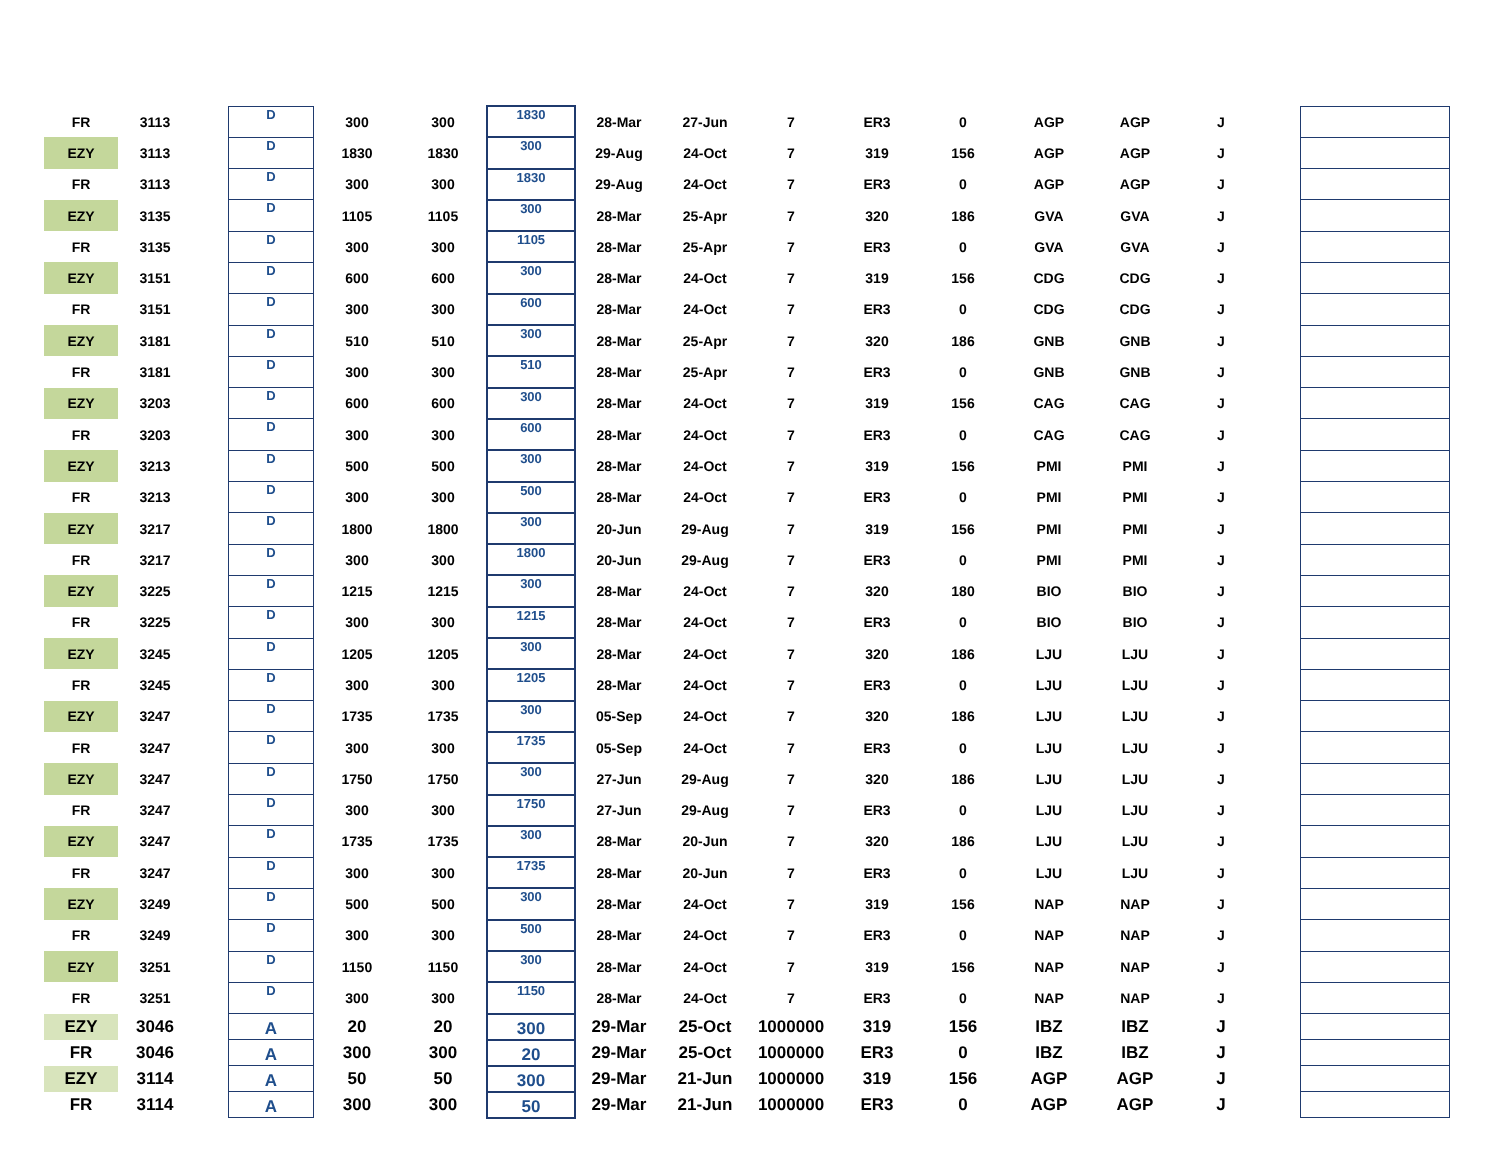| FR | 3113 | | D | 300 | 300 | 1830 | 28-Mar | 27-Jun | 7 | ER3 | 0 | AGP | AGP | J | | |
| EZY | 3113 | | D | 1830 | 1830 | 300 | 29-Aug | 24-Oct | 7 | 319 | 156 | AGP | AGP | J | | |
| FR | 3113 | | D | 300 | 300 | 1830 | 29-Aug | 24-Oct | 7 | ER3 | 0 | AGP | AGP | J | | |
| EZY | 3135 | | D | 1105 | 1105 | 300 | 28-Mar | 25-Apr | 7 | 320 | 186 | GVA | GVA | J | | |
| FR | 3135 | | D | 300 | 300 | 1105 | 28-Mar | 25-Apr | 7 | ER3 | 0 | GVA | GVA | J | | |
| EZY | 3151 | | D | 600 | 600 | 300 | 28-Mar | 24-Oct | 7 | 319 | 156 | CDG | CDG | J | | |
| FR | 3151 | | D | 300 | 300 | 600 | 28-Mar | 24-Oct | 7 | ER3 | 0 | CDG | CDG | J | | |
| EZY | 3181 | | D | 510 | 510 | 300 | 28-Mar | 25-Apr | 7 | 320 | 186 | GNB | GNB | J | | |
| FR | 3181 | | D | 300 | 300 | 510 | 28-Mar | 25-Apr | 7 | ER3 | 0 | GNB | GNB | J | | |
| EZY | 3203 | | D | 600 | 600 | 300 | 28-Mar | 24-Oct | 7 | 319 | 156 | CAG | CAG | J | | |
| FR | 3203 | | D | 300 | 300 | 600 | 28-Mar | 24-Oct | 7 | ER3 | 0 | CAG | CAG | J | | |
| EZY | 3213 | | D | 500 | 500 | 300 | 28-Mar | 24-Oct | 7 | 319 | 156 | PMI | PMI | J | | |
| FR | 3213 | | D | 300 | 300 | 500 | 28-Mar | 24-Oct | 7 | ER3 | 0 | PMI | PMI | J | | |
| EZY | 3217 | | D | 1800 | 1800 | 300 | 20-Jun | 29-Aug | 7 | 319 | 156 | PMI | PMI | J | | |
| FR | 3217 | | D | 300 | 300 | 1800 | 20-Jun | 29-Aug | 7 | ER3 | 0 | PMI | PMI | J | | |
| EZY | 3225 | | D | 1215 | 1215 | 300 | 28-Mar | 24-Oct | 7 | 320 | 180 | BIO | BIO | J | | |
| FR | 3225 | | D | 300 | 300 | 1215 | 28-Mar | 24-Oct | 7 | ER3 | 0 | BIO | BIO | J | | |
| EZY | 3245 | | D | 1205 | 1205 | 300 | 28-Mar | 24-Oct | 7 | 320 | 186 | LJU | LJU | J | | |
| FR | 3245 | | D | 300 | 300 | 1205 | 28-Mar | 24-Oct | 7 | ER3 | 0 | LJU | LJU | J | | |
| EZY | 3247 | | D | 1735 | 1735 | 300 | 05-Sep | 24-Oct | 7 | 320 | 186 | LJU | LJU | J | | |
| FR | 3247 | | D | 300 | 300 | 1735 | 05-Sep | 24-Oct | 7 | ER3 | 0 | LJU | LJU | J | | |
| EZY | 3247 | | D | 1750 | 1750 | 300 | 27-Jun | 29-Aug | 7 | 320 | 186 | LJU | LJU | J | | |
| FR | 3247 | | D | 300 | 300 | 1750 | 27-Jun | 29-Aug | 7 | ER3 | 0 | LJU | LJU | J | | |
| EZY | 3247 | | D | 1735 | 1735 | 300 | 28-Mar | 20-Jun | 7 | 320 | 186 | LJU | LJU | J | | |
| FR | 3247 | | D | 300 | 300 | 1735 | 28-Mar | 20-Jun | 7 | ER3 | 0 | LJU | LJU | J | | |
| EZY | 3249 | | D | 500 | 500 | 300 | 28-Mar | 24-Oct | 7 | 319 | 156 | NAP | NAP | J | | |
| FR | 3249 | | D | 300 | 300 | 500 | 28-Mar | 24-Oct | 7 | ER3 | 0 | NAP | NAP | J | | |
| EZY | 3251 | | D | 1150 | 1150 | 300 | 28-Mar | 24-Oct | 7 | 319 | 156 | NAP | NAP | J | | |
| FR | 3251 | | D | 300 | 300 | 1150 | 28-Mar | 24-Oct | 7 | ER3 | 0 | NAP | NAP | J | | |
| EZY | 3046 | | A | 20 | 20 | 300 | 29-Mar | 25-Oct | 1000000 | 319 | 156 | IBZ | IBZ | J | | |
| FR | 3046 | | A | 300 | 300 | 20 | 29-Mar | 25-Oct | 1000000 | ER3 | 0 | IBZ | IBZ | J | | |
| EZY | 3114 | | A | 50 | 50 | 300 | 29-Mar | 21-Jun | 1000000 | 319 | 156 | AGP | AGP | J | | |
| FR | 3114 | | A | 300 | 300 | 50 | 29-Mar | 21-Jun | 1000000 | ER3 | 0 | AGP | AGP | J | | |